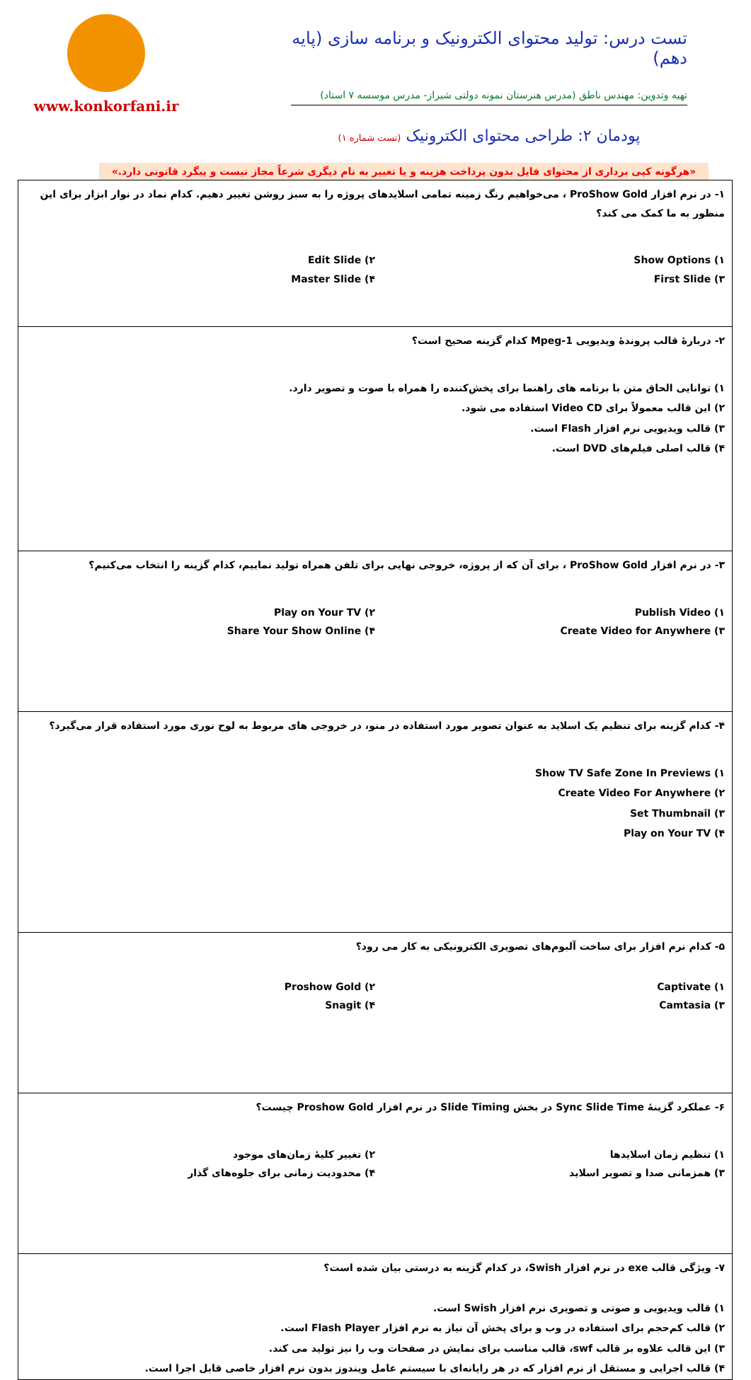www.konkorfani.ir
تست درس: تولید محتوای الکترونیک و برنامه سازی (پایه دهم)
تهیه وتدوین: مهندس ناطق (مدرس هنرستان نمونه دولتی شیراز- مدرس موسسه ۷ استاد)
پودمان ۲: طراحی محتوای الکترونیک (تست شماره ۱)
«هرگونه کپی برداری از محتوای فایل بدون پرداخت هزینه و یا تغییر به نام دیگری شرعاً مجاز نیست و پیگرد قانونی دارد.»
| ۱- در نرم افزار ProShow Gold ، می‌خواهیم رنگ زمینه تمامی اسلایدهای پروژه را به سبز روشن تغییر دهیم. کدام نماد در نوار ابزار برای این منظور به ما کمک می کند؟ ۱) Show Options ۲) Edit Slide ۳) First Slide ۴) Master Slide |
| ۲- دربارهٔ قالب پروندهٔ ویدیویی Mpeg-1 کدام گزینه صحیح است؟ ۱) توانایی الحاق متن با برنامه های راهنما برای پخش‌کننده را همراه با صوت و تصویر دارد. ۲) این قالب معمولاً برای Video CD استفاده می شود. ۳) قالب ویدیویی نرم افزار Flash است. ۴) قالب اصلی فیلم‌های DVD است. |
| ۳- در نرم افزار ProShow Gold ، برای آن که از پروژه، خروجی نهایی برای تلفن همراه تولید نماییم، کدام گزینه را انتخاب می‌کنیم؟ ۱) Publish Video ۲) Play on Your TV ۳) Create Video for Anywhere ۴) Share Your Show Online |
| ۴- کدام گزینه برای تنظیم یک اسلاید به عنوان تصویر مورد استفاده در منو، در خروجی های مربوط به لوح نوری مورد استفاده قرار می‌گیرد؟ ۱) Show TV Safe Zone In Previews ۲) Create Video For Anywhere ۳) Set Thumbnail ۴) Play on Your TV |
| ۵- کدام نرم افزار برای ساخت آلبوم‌های تصویری الکترونیکی به کار می رود؟ ۱) Captivate ۲) Proshow Gold ۳) Camtasia ۴) Snagit |
| ۶- عملکرد گزینهٔ Sync Slide Time در بخش Slide Timing در نرم افزار Proshow Gold چیست؟ ۱) تنظیم زمان اسلایدها ۲) تغییر کلیهٔ زمان‌های موجود ۳) همزمانی صدا و تصویر اسلاید ۴) محدودیت زمانی برای جلوه‌های گذار |
| ۷- ویژگی قالب exe در نرم افزار Swish، در کدام گزینه به درستی بیان شده است؟ ۱) قالب ویدیویی و صوتی و تصویری نرم افزار Swish است. ۲) قالب کم‌حجم برای استفاده در وب و برای پخش آن نیاز به نرم افزار Flash Player است. ۳) این قالب علاوه بر قالب swf، قالب مناسب برای نمایش در صفحات وب را نیز تولید می کند. ۴) قالب اجرایی و مستقل از نرم افزار که در هر رایانه‌ای با سیستم عامل ویندوز بدون نرم افزار خاصی قابل اجرا است. |